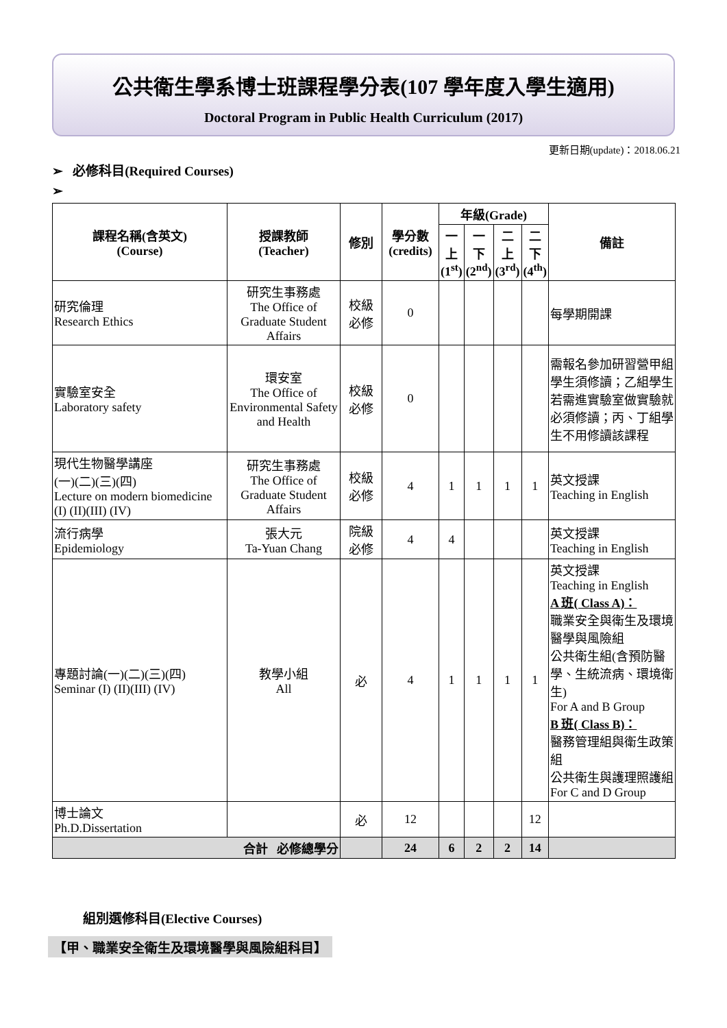公共衛生學系博士班課程學分表(107 學年度入學生適用)
Doctoral Program in Public Health Curriculum (2017)
更新日期(update)：2018.06.21
➢ 必修科目(Required Courses)
➢
| 課程名稱(含英文) (Course) | 授課教師 (Teacher) | 修別 | 學分數 (credits) | 年級(Grade) | | | | 備註 |
| --- | --- | --- | --- | --- | --- | --- | --- | --- |
| | | | | 一 上 (1<sup>st</sup>) | 一 下 (2<sup>nd</sup>) | 二 上 (3<sup>rd</sup>) | 二 下 (4<sup>th</sup>) | |
| 研究倫理 Research Ethics | 研究生事務處 The Office of Graduate Student Affairs | 校級 必修 | 0 | | | | | 每學期開課 |
| 實驗室安全 Laboratory safety | 環安室 The Office of Environmental Safety and Health | 校級 必修 | 0 | | | | | 需報名參加研習營甲組學生須修讀；乙組學生若需進實驗室做實驗就必須修讀；丙、丁組學生不用修讀該課程 |
| 現代生物醫學講座 (一)(二)(三)(四) Lecture on modern biomedicine (I) (II)(III) (IV) | 研究生事務處 The Office of Graduate Student Affairs | 校級 必修 | 4 | 1 | 1 | 1 | 1 | 英文授課 Teaching in English |
| 流行病學 Epidemiology | 張大元 Ta-Yuan Chang | 院級 必修 | 4 | 4 | | | | 英文授課 Teaching in English |
| 專題討論(一)(二)(三)(四) Seminar (I) (II)(III) (IV) | 教學小組 All | 必 | 4 | 1 | 1 | 1 | 1 | 英文授課 Teaching in English A 班( Class A)： 職業安全與衛生及環境醫學與風險組 公共衛生組(含預防醫學、生統流病、環境衛生) For A and B Group B 班( Class B)： 醫務管理組與衛生政策組 公共衛生與護理照護組 For C and D Group |
| 博士論文 Ph.D.Dissertation | | 必 | 12 | | | | 12 | |
| 合計 必修總學分 | | | 24 | 6 | 2 | 2 | 14 | |
組別選修科目(Elective Courses)
【甲、職業安全衛生及環境醫學與風險組科目】